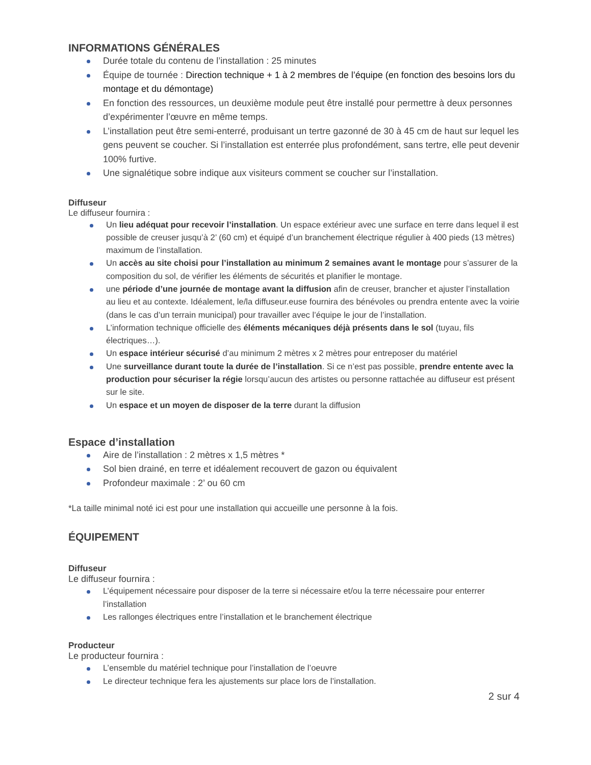INFORMATIONS GÉNÉRALES
Durée totale du contenu de l’installation : 25 minutes
Équipe de tournée : Direction technique + 1 à 2 membres de l’équipe (en fonction des besoins lors du montage et du démontage)
En fonction des ressources, un deuxième module peut être installé pour permettre à deux personnes d’expérimenter l’œuvre en même temps.
L’installation peut être semi-enterré, produisant un tertre gazonné de 30 à 45 cm de haut sur lequel les gens peuvent se coucher. Si l’installation est enterrée plus profondément, sans tertre, elle peut devenir 100% furtive.
Une signalétique sobre indique aux visiteurs comment se coucher sur l’installation.
Diffuseur
Le diffuseur fournira :
Un lieu adéquat pour recevoir l’installation. Un espace extérieur avec une surface en terre dans lequel il est possible de creuser jusqu’à 2’ (60 cm) et équipé d’un branchement électrique régulier à 400 pieds (13 mètres) maximum de l’installation.
Un accès au site choisi pour l’installation au minimum 2 semaines avant le montage pour s’assurer de la composition du sol, de vérifier les éléments de sécurités et planifier le montage.
une période d’une journée de montage avant la diffusion afin de creuser, brancher et ajuster l’installation au lieu et au contexte. Idéalement, le/la diffuseur.euse fournira des bénévoles ou prendra entente avec la voirie (dans le cas d’un terrain municipal) pour travailler avec l’équipe le jour de l’installation.
L’information technique officielle des éléments mécaniques déjà présents dans le sol (tuyau, fils électriques…).
Un espace intérieur sécurisé d’au minimum 2 mètres x 2 mètres pour entreposer du matériel
Une surveillance durant toute la durée de l’installation. Si ce n’est pas possible, prendre entente avec la production pour sécuriser la régie lorsqu’aucun des artistes ou personne rattachée au diffuseur est présent sur le site.
Un espace et un moyen de disposer de la terre durant la diffusion
Espace d’installation
Aire de l’installation : 2 mètres x 1,5 mètres *
Sol bien drainé, en terre et idéalement recouvert de gazon ou équivalent
Profondeur maximale : 2’ ou 60 cm
*La taille minimal noté ici est pour une installation qui accueille une personne à la fois.
ÉQUIPEMENT
Diffuseur
Le diffuseur fournira :
L’équipement nécessaire pour disposer de la terre si nécessaire et/ou la terre nécessaire pour enterrer l’installation
Les rallonges électriques entre l’installation et le branchement électrique
Producteur
Le producteur fournira :
L’ensemble du matériel technique pour l’installation de l’oeuvre
Le directeur technique fera les ajustements sur place lors de l’installation.
2 sur 4